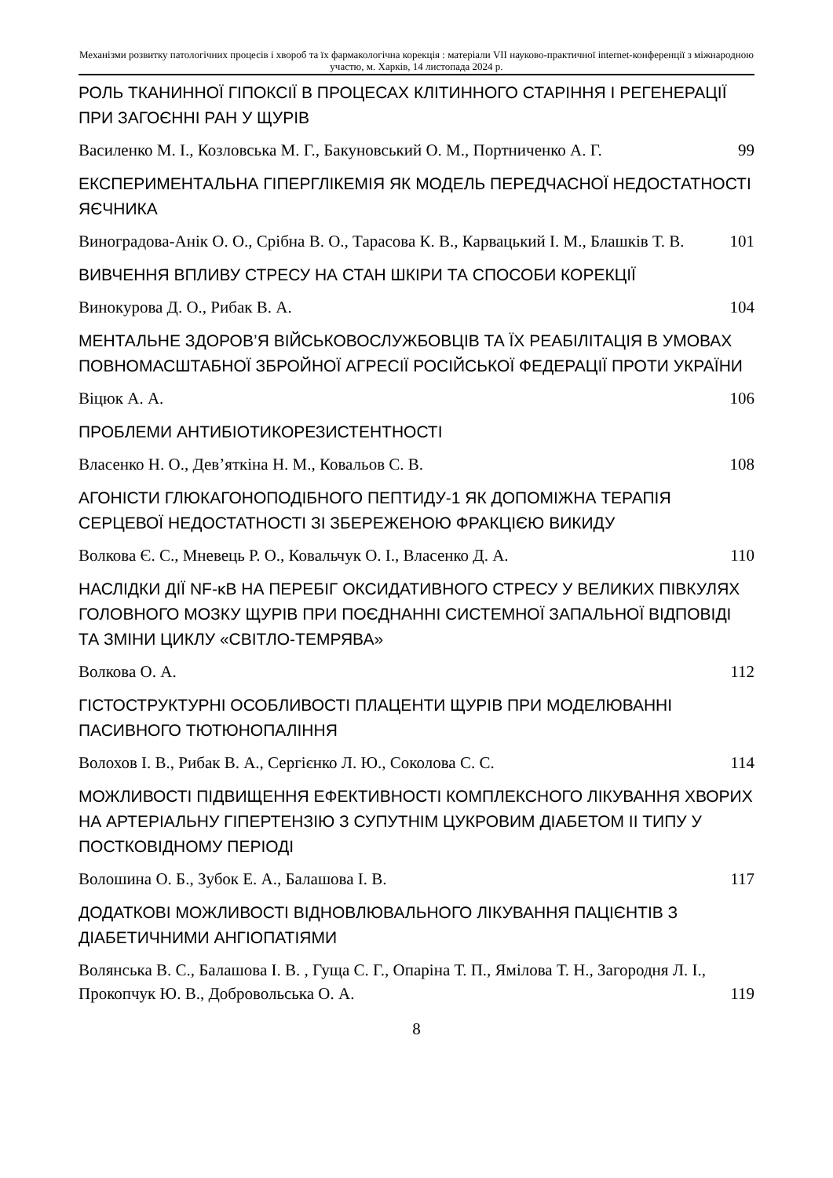Механізми розвитку патологічних процесів і хвороб та їх фармакологічна корекція : матеріали VII науково-практичної internet-конференції з міжнародною участю, м. Харків, 14 листопада 2024 р.
РОЛЬ ТКАНИННОЇ ГІПОКСІЇ В ПРОЦЕСАХ КЛІТИННОГО СТАРІННЯ І РЕГЕНЕРАЦІЇ ПРИ ЗАГОЄННІ РАН У ЩУРІВ
Василенко М. І., Козловська М. Г., Бакуновський О. М., Портниченко А. Г. 99
ЕКСПЕРИМЕНТАЛЬНА ГІПЕРГЛІКЕМІЯ ЯК МОДЕЛЬ ПЕРЕДЧАСНОЇ НЕДОСТАТНОСТІ ЯЄЧНИКА
Виноградова-Анік О. О., Срібна В. О., Тарасова К. В., Карвацький І. М., Блашків Т. В. 101
ВИВЧЕННЯ ВПЛИВУ СТРЕСУ НА СТАН ШКІРИ ТА СПОСОБИ КОРЕКЦІЇ
Винокурова Д. О., Рибак В. А. 104
МЕНТАЛЬНЕ ЗДОРОВ’Я ВІЙСЬКОВОСЛУЖБОВЦІВ ТА ЇХ РЕАБІЛІТАЦІЯ В УМОВАХ ПОВНОМАСШТАБНОЇ ЗБРОЙНОЇ АГРЕСІЇ РОСІЙСЬКОЇ ФЕДЕРАЦІЇ ПРОТИ УКРАЇНИ
Віцюк А. А. 106
ПРОБЛЕМИ АНТИБІОТИКОРЕЗИСТЕНТНОСТІ
Власенко Н. О., Дев’яткіна Н. М., Ковальов С. В. 108
АГОНІСТИ ГЛЮКАГОНОПОДІБНОГО ПЕПТИДУ-1 ЯК ДОПОМІЖНА ТЕРАПІЯ СЕРЦЕВОЇ НЕДОСТАТНОСТІ ЗІ ЗБЕРЕЖЕНОЮ ФРАКЦІЄЮ ВИКИДУ
Волкова Є. С., Мневець Р. О., Ковальчук О. І., Власенко Д. А. 110
НАСЛІДКИ ДІЇ NF-κB НА ПЕРЕБІГ ОКСИДАТИВНОГО СТРЕСУ У ВЕЛИКИХ ПІВКУЛЯХ ГОЛОВНОГО МОЗКУ ЩУРІВ ПРИ ПОЄДНАННІ СИСТЕМНОЇ ЗАПАЛЬНОЇ ВІДПОВІДІ ТА ЗМІНИ ЦИКЛУ «СВІТЛО-ТЕМРЯВА»
Волкова О. А. 112
ГІСТОСТРУКТУРНІ ОСОБЛИВОСТІ ПЛАЦЕНТИ ЩУРІВ ПРИ МОДЕЛЮВАННІ ПАСИВНОГО ТЮТЮНОПАЛІННЯ
Волохов І. В., Рибак В. А., Сергієнко Л. Ю., Соколова С. С. 114
МОЖЛИВОСТІ ПІДВИЩЕННЯ ЕФЕКТИВНОСТІ КОМПЛЕКСНОГО ЛІКУВАННЯ ХВОРИХ НА АРТЕРІАЛЬНУ ГІПЕРТЕНЗІЮ З СУПУТНІМ ЦУКРОВИМ ДІАБЕТОМ ІІ ТИПУ У ПОСТКОВІДНОМУ ПЕРІОДІ
Волошина О. Б., Зубок Е. А., Балашова І. В. 117
ДОДАТКОВІ МОЖЛИВОСТІ ВІДНОВЛЮВАЛЬНОГО ЛІКУВАННЯ ПАЦІЄНТІВ З ДІАБЕТИЧНИМИ АНГІОПАТІЯМИ
Волянська В. С., Балашова І. В. , Гуща С. Г., Опаріна Т. П., Ямілова Т. Н., Загородня Л. І., Прокопчук Ю. В., Добровольська О. А. 119
8